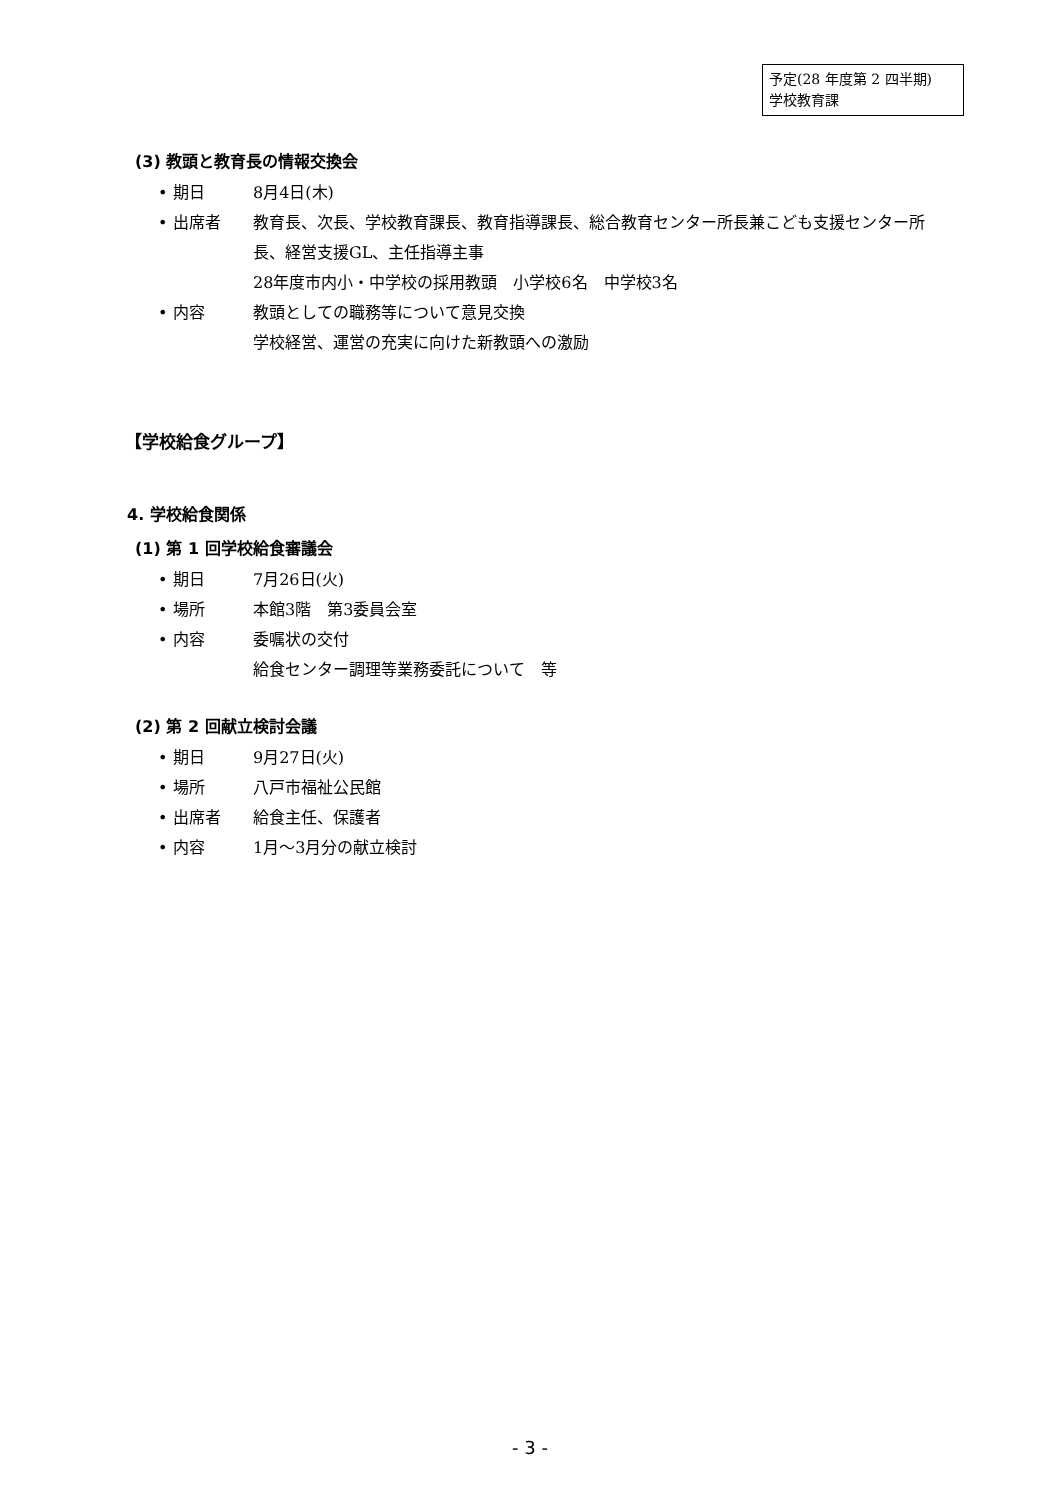予定(28 年度第 2 四半期)
学校教育課
(3) 教頭と教育長の情報交換会
• 期日 8月4日(木)
• 出席者 教育長、次長、学校教育課長、教育指導課長、総合教育センター所長兼こども支援センター所長、経営支援GL、主任指導主事
28年度市内小・中学校の採用教頭　小学校6名　中学校3名
• 内容 教頭としての職務等について意見交換
学校経営、運営の充実に向けた新教頭への激励
【学校給食グループ】
4. 学校給食関係
(1) 第 1 回学校給食審議会
• 期日 7月26日(火)
• 場所 本館3階　第3委員会室
• 内容 委嘱状の交付
給食センター調理等業務委託について　等
(2) 第 2 回献立検討会議
• 期日 9月27日(火)
• 場所 八戸市福祉公民館
• 出席者 給食主任、保護者
• 内容 1月～3月分の献立検討
- 3 -